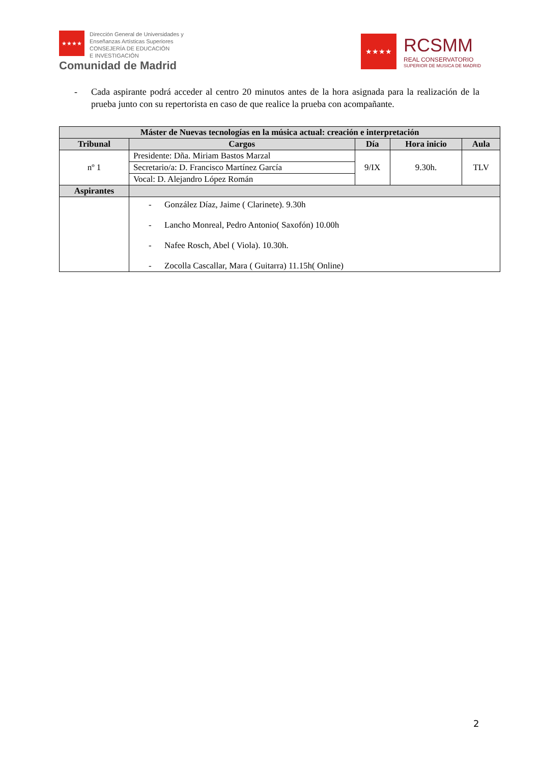★★★★
Dirección General de Universidades y
Enseñanzas Artísticas Superiores
CONSEJERÍA DE EDUCACIÓN
E INVESTIGACIÓN
Comunidad de Madrid
★★★★
RCSMM
REAL CONSERVATORIO
SUPERIOR DE MUSICA DE MADRID
- Cada aspirante podrá acceder al centro 20 minutos antes de la hora asignada para la realización de la prueba junto con su repertorista en caso de que realice la prueba con acompañante.
| Máster de Nuevas tecnologías en la música actual: creación e interpretación | | | | |
| --- | --- | --- | --- | --- |
| Tribunal | Cargos | Día | Hora inicio | Aula |
| nº 1 | Presidente: Dña. Miriam Bastos Marzal | 9/IX | 9.30h. | TLV |
| | Secretario/a: D. Francisco Martínez García | | | |
| | Vocal: D. Alejandro López Román | | | |
| Aspirantes | | | | |
| | - González Díaz, Jaime ( Clarinete). 9.30h - Lancho Monreal, Pedro Antonio( Saxofón) 10.00h - Nafee Rosch, Abel ( Viola). 10.30h. - Zocolla Cascallar, Mara ( Guitarra) 11.15h( Online) | | | |
2